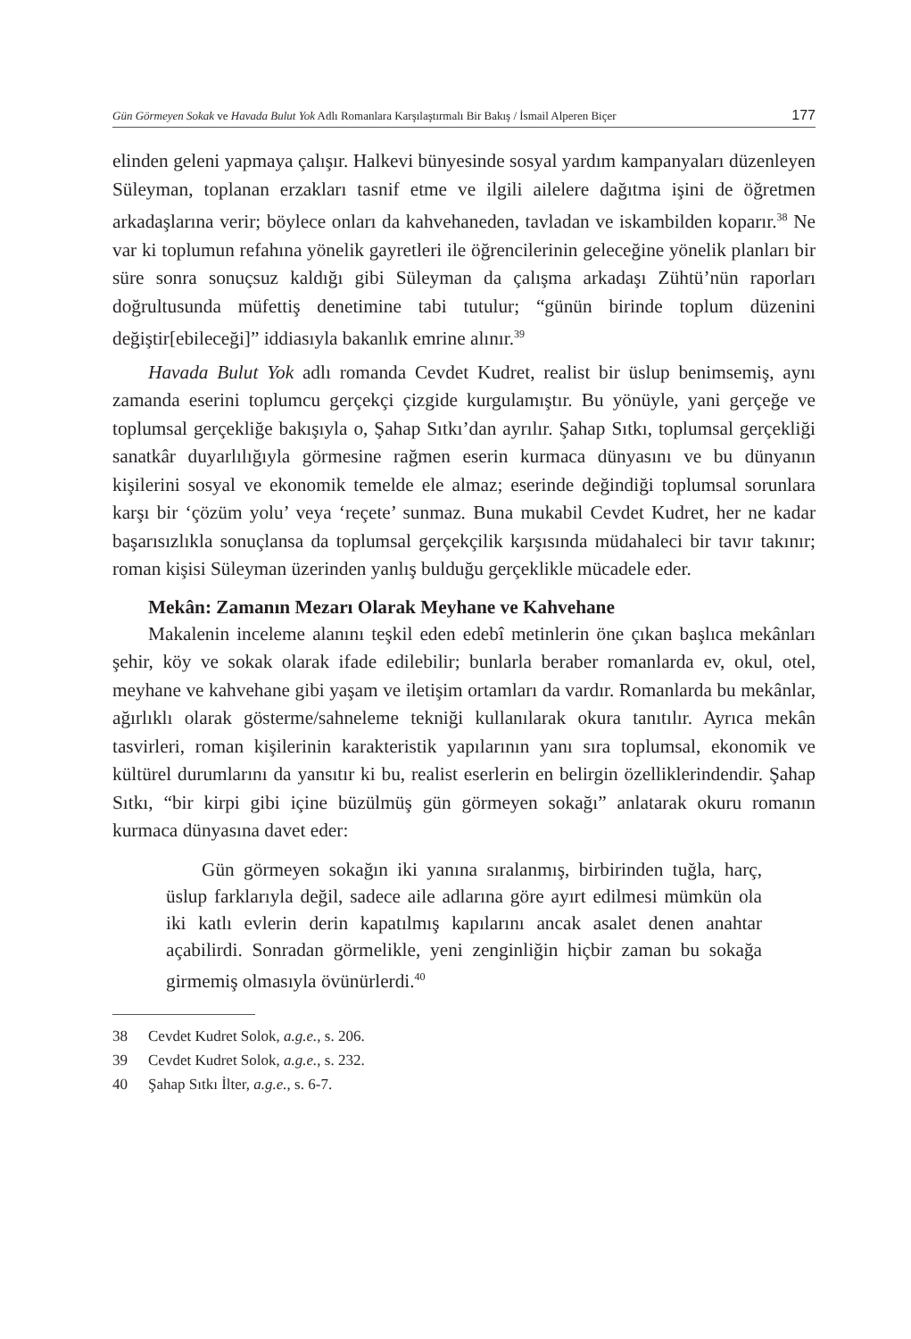Gün Görmeyen Sokak ve Havada Bulut Yok Adlı Romanlara Karşılaştırmalı Bir Bakış / İsmail Alperen Biçer
177
elinden geleni yapmaya çalışır. Halkevi bünyesinde sosyal yardım kampanyaları düzenleyen Süleyman, toplanan erzakları tasnif etme ve ilgili ailelere dağıtma işini de öğretmen arkadaşlarına verir; böylece onları da kahvehaneden, tavladan ve iskambilden koparır.<sup>38</sup> Ne var ki toplumun refahına yönelik gayretleri ile öğrencilerinin geleceğine yönelik planları bir süre sonra sonuçsuz kaldığı gibi Süleyman da çalışma arkadaşı Zühtü’nün raporları doğrultusunda müfettiş denetimine tabi tutulur; “günün birinde toplum düzenini değiştir[ebileceği]” iddiasıyla bakanlık emrine alınır.<sup>39</sup>
Havada Bulut Yok adlı romanda Cevdet Kudret, realist bir üslup benimsemiş, aynı zamanda eserini toplumcu gerçekçi çizgide kurgulamıştır. Bu yönüyle, yani gerçeğe ve toplumsal gerçekliğe bakışıyla o, Şahap Sıtkı’dan ayrılır. Şahap Sıtkı, toplumsal gerçekliği sanatkâr duyarlılığıyla görmesine rağmen eserin kurmaca dünyasını ve bu dünyanın kişilerini sosyal ve ekonomik temelde ele almaz; eserinde değindiği toplumsal sorunlara karşı bir ‘çözüm yolu’ veya ‘reçete’ sunmaz. Buna mukabil Cevdet Kudret, her ne kadar başarısızlıkla sonuçlansa da toplumsal gerçekçilik karşısında müdahaleci bir tavır takınır; roman kişisi Süleyman üzerinden yanlış bulduğu gerçeklikle mücadele eder.
Mekân: Zamanın Mezarı Olarak Meyhane ve Kahvehane
Makalenin inceleme alanını teşkil eden edebî metinlerin öne çıkan başlıca mekânları şehir, köy ve sokak olarak ifade edilebilir; bunlarla beraber romanlarda ev, okul, otel, meyhane ve kahvehane gibi yaşam ve iletişim ortamları da vardır. Romanlarda bu mekânlar, ağırlıklı olarak gösterme/sahneleme tekniği kullanılarak okura tanıtılır. Ayrıca mekân tasvirleri, roman kişilerinin karakteristik yapılarının yanı sıra toplumsal, ekonomik ve kültürel durumlarını da yansıtır ki bu, realist eserlerin en belirgin özelliklerindendir. Şahap Sıtkı, “bir kirpi gibi içine büzülmüş gün görmeyen sokağı” anlatarak okuru romanın kurmaca dünyasına davet eder:
Gün görmeyen sokağın iki yanına sıralanmış, birbirinden tuğla, harç, üslup farklarıyla değil, sadece aile adlarına göre ayırt edilmesi mümkün ola iki katlı evlerin derin kapatılmış kapılarını ancak asalet denen anahtar açabilirdi. Sonradan görmelikle, yeni zenginliğin hiçbir zaman bu sokağa girmemiş olmasıyla övünürlerdi.<sup>40</sup>
38 Cevdet Kudret Solok, a.g.e., s. 206.
39 Cevdet Kudret Solok, a.g.e., s. 232.
40 Şahap Sıtkı İlter, a.g.e., s. 6-7.